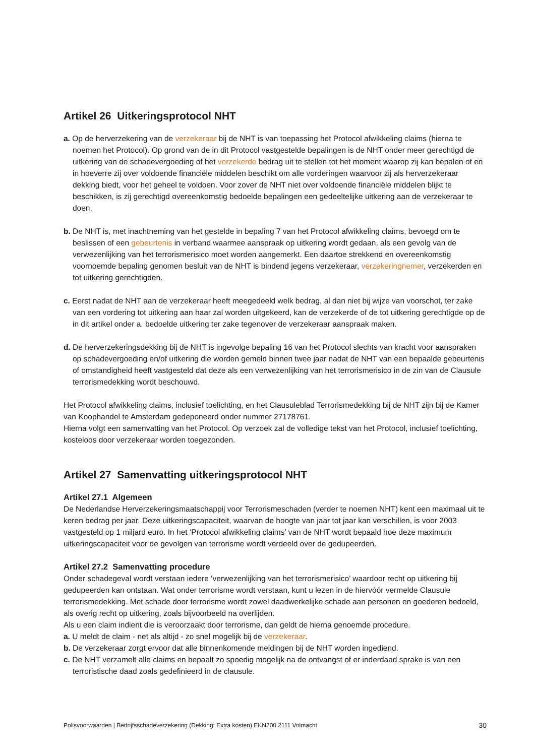Artikel 26 Uitkeringsprotocol NHT
a. Op de herverzekering van de verzekeraar bij de NHT is van toepassing het Protocol afwikkeling claims (hierna te noemen het Protocol). Op grond van de in dit Protocol vastgestelde bepalingen is de NHT onder meer gerechtigd de uitkering van de schadevergoeding of het verzekerde bedrag uit te stellen tot het moment waarop zij kan bepalen of en in hoeverre zij over voldoende financiële middelen beschikt om alle vorderingen waarvoor zij als herverzekeraar dekking biedt, voor het geheel te voldoen. Voor zover de NHT niet over voldoende financiële middelen blijkt te beschikken, is zij gerechtigd overeenkomstig bedoelde bepalingen een gedeeltelijke uitkering aan de verzekeraar te doen.
b. De NHT is, met inachtneming van het gestelde in bepaling 7 van het Protocol afwikkeling claims, bevoegd om te beslissen of een gebeurtenis in verband waarmee aanspraak op uitkering wordt gedaan, als een gevolg van de verwezenlijking van het terrorismerisico moet worden aangemerkt. Een daartoe strekkend en overeenkomstig voornoemde bepaling genomen besluit van de NHT is bindend jegens verzekeraar, verzekeringnemer, verzekerden en tot uitkering gerechtigden.
c. Eerst nadat de NHT aan de verzekeraar heeft meegedeeld welk bedrag, al dan niet bij wijze van voorschot, ter zake van een vordering tot uitkering aan haar zal worden uitgekeerd, kan de verzekerde of de tot uitkering gerechtigde op de in dit artikel onder a. bedoelde uitkering ter zake tegenover de verzekeraar aanspraak maken.
d. De herverzekeringsdekking bij de NHT is ingevolge bepaling 16 van het Protocol slechts van kracht voor aanspraken op schadevergoeding en/of uitkering die worden gemeld binnen twee jaar nadat de NHT van een bepaalde gebeurtenis of omstandigheid heeft vastgesteld dat deze als een verwezenlijking van het terrorismerisico in de zin van de Clausule terrorismedekking wordt beschouwd.
Het Protocol afwikkeling claims, inclusief toelichting, en het Clausuleblad Terrorismedekking bij de NHT zijn bij de Kamer van Koophandel te Amsterdam gedeponeerd onder nummer 27178761.
Hierna volgt een samenvatting van het Protocol. Op verzoek zal de volledige tekst van het Protocol, inclusief toelichting, kosteloos door verzekeraar worden toegezonden.
Artikel 27 Samenvatting uitkeringsprotocol NHT
Artikel 27.1 Algemeen
De Nederlandse Herverzekeringsmaatschappij voor Terrorismeschaden (verder te noemen NHT) kent een maximaal uit te keren bedrag per jaar. Deze uitkeringscapaciteit, waarvan de hoogte van jaar tot jaar kan verschillen, is voor 2003 vastgesteld op 1 miljard euro. In het ‘Protocol afwikkeling claims’ van de NHT wordt bepaald hoe deze maximum uitkeringscapaciteit voor de gevolgen van terrorisme wordt verdeeld over de gedupeerden.
Artikel 27.2 Samenvatting procedure
Onder schadegeval wordt verstaan iedere ‘verwezenlijking van het terrorismerisico’ waardoor recht op uitkering bij gedupeerden kan ontstaan. Wat onder terrorisme wordt verstaan, kunt u lezen in de hiervóór vermelde Clausule terrorismedekking. Met schade door terrorisme wordt zowel daadwerkelijke schade aan personen en goederen bedoeld, als overig recht op uitkering, zoals bijvoorbeeld na overlijden.
Als u een claim indient die is veroorzaakt door terrorisme, dan geldt de hierna genoemde procedure.
a. U meldt de claim - net als altijd - zo snel mogelijk bij de verzekeraar.
b. De verzekeraar zorgt ervoor dat alle binnenkomende meldingen bij de NHT worden ingediend.
c. De NHT verzamelt alle claims en bepaalt zo spoedig mogelijk na de ontvangst of er inderdaad sprake is van een terroristische daad zoals gedefinieerd in de clausule.
Polisvoorwaarden | Bedrijfsschadeverzekering (Dekking: Extra kosten) EKN200.2111 Volmacht 30